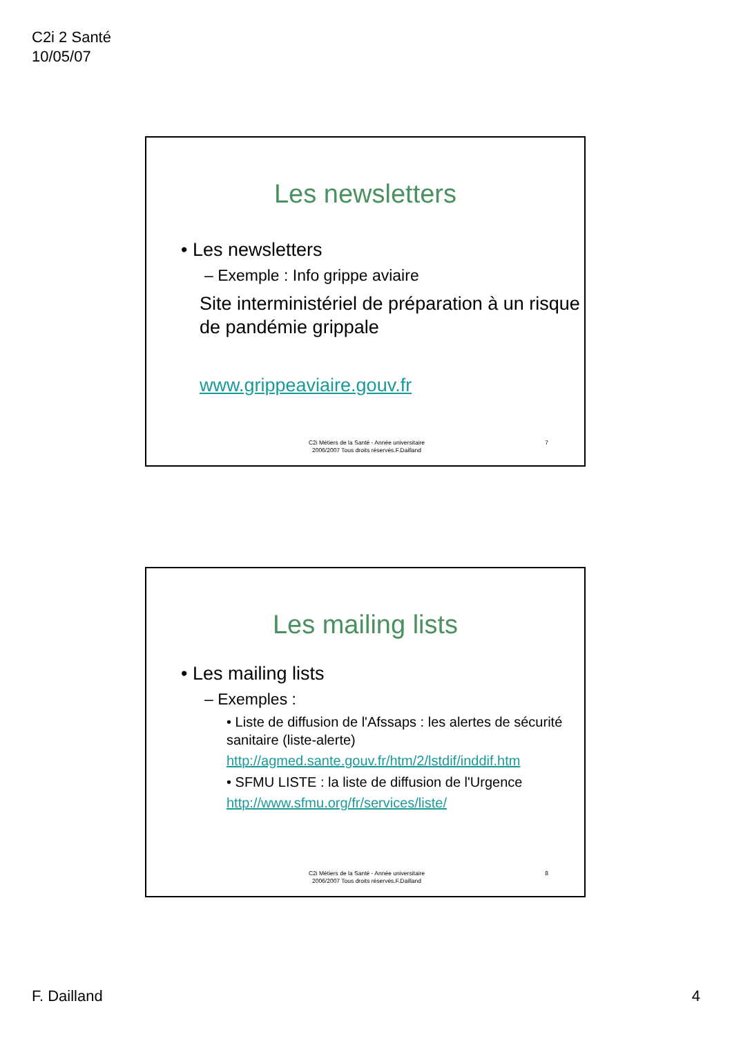C2i 2 Santé
10/05/07
Les newsletters
• Les newsletters
– Exemple : Info grippe aviaire
Site interministériel de préparation à un risque de pandémie grippale
www.grippeaviaire.gouv.fr
C2i Métiers de la Santé - Année universitaire
2006/2007 Tous droits réservés.F.Dailland
7
Les mailing lists
• Les mailing lists
– Exemples :
• Liste de diffusion de l'Afssaps : les alertes de sécurité sanitaire (liste-alerte)
http://agmed.sante.gouv.fr/htm/2/lstdif/inddif.htm
• SFMU LISTE : la liste de diffusion de l'Urgence
http://www.sfmu.org/fr/services/liste/
C2i Métiers de la Santé - Année universitaire
2006/2007 Tous droits réservés.F.Dailland
8
F. Dailland 4